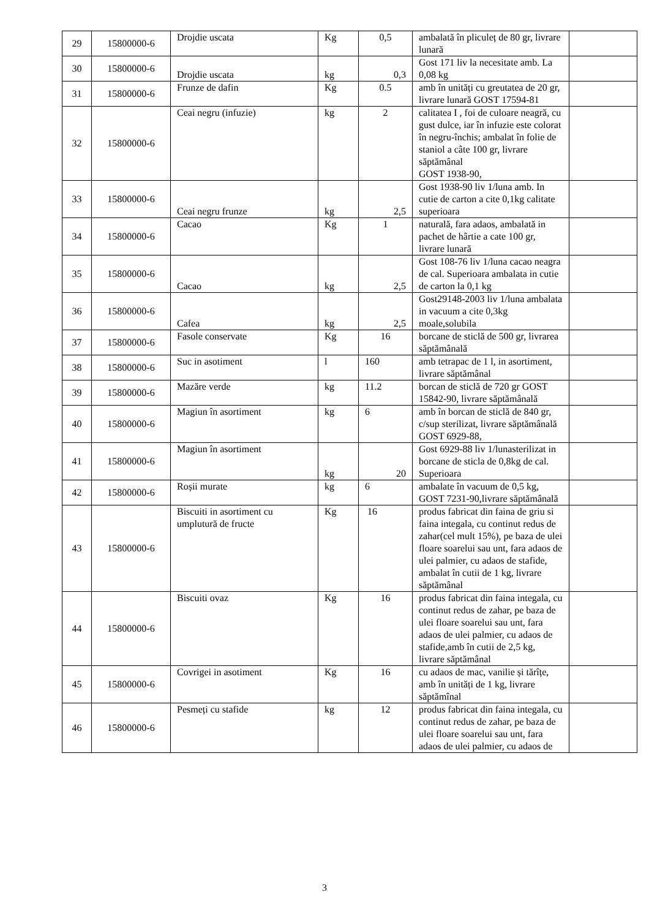| 29 | 15800000-6 | Drojdie uscata | Kg | 0,5 | ambalată în pliculeț de 80 gr, livrare lunară | |
| 30 | 15800000-6 | Drojdie uscata | kg | 0,3 | Gost 171 liv la necesitate amb. La 0,08 kg | |
| 31 | 15800000-6 | Frunze de dafin | Kg | 0.5 | amb în unități cu greutatea de 20 gr, livrare lunară GOST 17594-81 | |
| 32 | 15800000-6 | Ceai negru (infuzie) | kg | 2 | calitatea I , foi de culoare neagră, cu gust dulce, iar în infuzie este colorat în negru-închis; ambalat în folie de staniol a câte 100 gr, livrare săptămânal GOST 1938-90, | |
| 33 | 15800000-6 | Ceai negru frunze | kg | 2,5 | Gost 1938-90 liv 1/luna amb. In cutie de carton a cite 0,1kg calitate superioara | |
| 34 | 15800000-6 | Cacao | Kg | 1 | naturală, fara adaos, ambalată in pachet de hârtie a cate 100 gr, livrare lunară | |
| 35 | 15800000-6 | Cacao | kg | 2,5 | Gost 108-76 liv 1/luna cacao neagra de cal. Superioara ambalata in cutie de carton la 0,1 kg | |
| 36 | 15800000-6 | Cafea | kg | 2,5 | Gost29148-2003 liv 1/luna ambalata in vacuum a cite 0,3kg moale,solubila | |
| 37 | 15800000-6 | Fasole conservate | Kg | 16 | borcane de sticlă de 500 gr, livrarea săptămânală | |
| 38 | 15800000-6 | Suc in asotiment | l | 160 | amb tetrapac de 1 l, in asortiment, livrare săptămânal | |
| 39 | 15800000-6 | Mazăre verde | kg | 11.2 | borcan de sticlă de 720 gr GOST 15842-90, livrare săptămânală | |
| 40 | 15800000-6 | Magiun în asortiment | kg | 6 | amb în borcan de sticlă de 840 gr, c/sup sterilizat, livrare săptămânală GOST 6929-88, | |
| 41 | 15800000-6 | Magiun în asortiment | kg | 20 | Gost 6929-88 liv 1/lunasterilizat in borcane de sticla de 0,8kg de cal. Superioara | |
| 42 | 15800000-6 | Roșii murate | kg | 6 | ambalate în vacuum de 0,5 kg, GOST 7231-90,livrare săptămânală | |
| 43 | 15800000-6 | Biscuiti in asortiment cu umplutură de fructe | Kg | 16 | produs fabricat din faina de griu si faina integala, cu continut redus de zahar(cel mult 15%), pe baza de ulei floare soarelui sau unt, fara adaos de ulei palmier, cu adaos de stafide, ambalat în cutii de 1 kg, livrare săptămânal | |
| 44 | 15800000-6 | Biscuiti ovaz | Kg | 16 | produs fabricat din faina integala, cu continut redus de zahar, pe baza de ulei floare soarelui sau unt, fara adaos de ulei palmier, cu adaos de stafide,amb în cutii de 2,5 kg, livrare săptămânal | |
| 45 | 15800000-6 | Covrigei in asotiment | Kg | 16 | cu adaos de mac, vanilie și tărîțe, amb în unități de 1 kg, livrare săptămînal | |
| 46 | 15800000-6 | Pesmeți cu stafide | kg | 12 | produs fabricat din faina integala, cu continut redus de zahar, pe baza de ulei floare soarelui sau unt, fara adaos de ulei palmier, cu adaos de | |
3